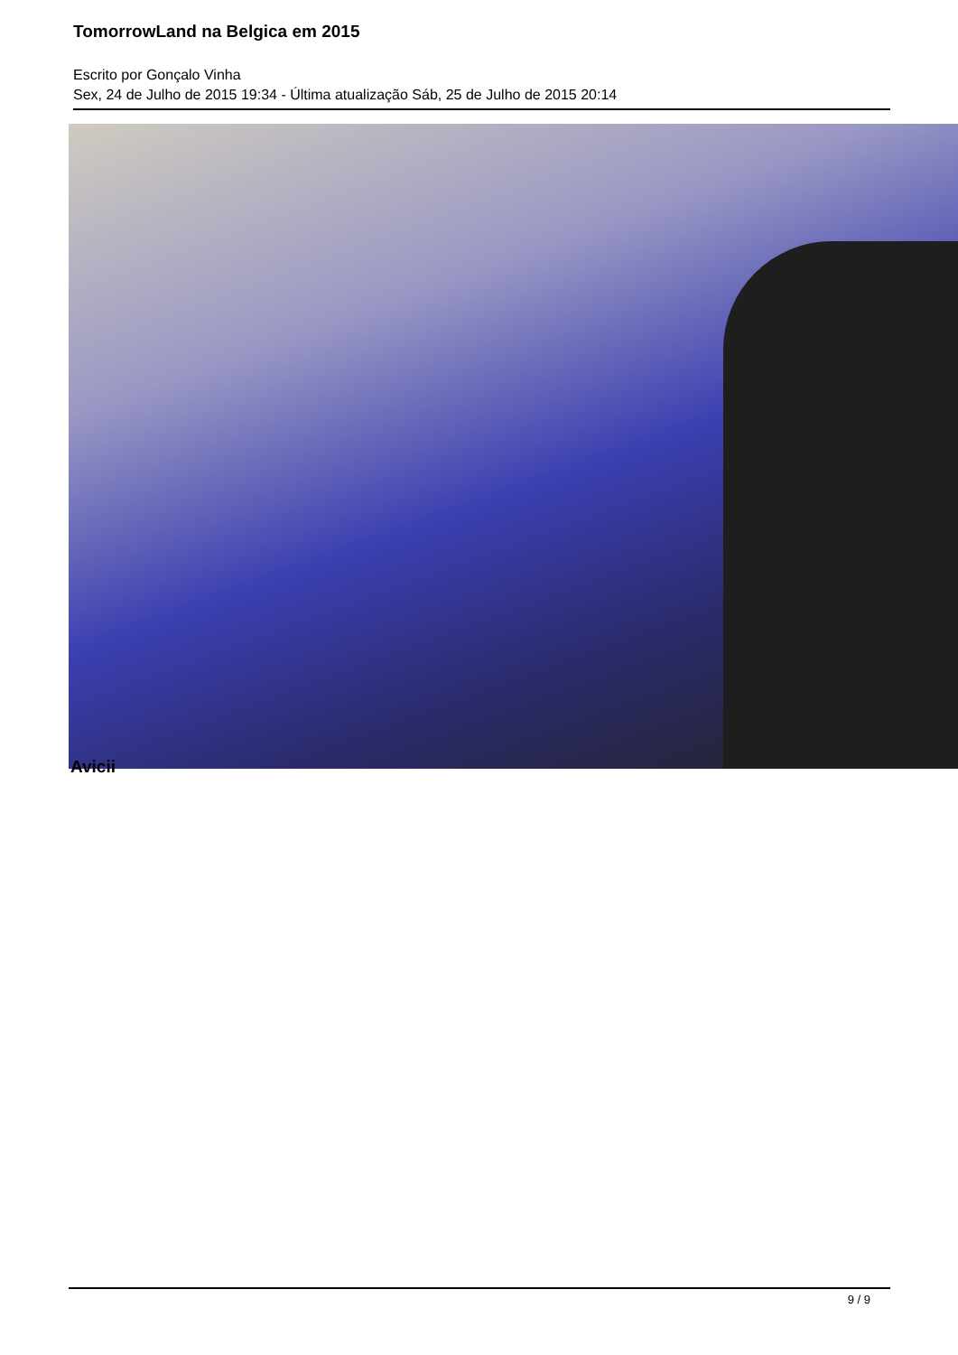TomorrowLand na Belgica em 2015
Escrito por Gonçalo Vinha
Sex, 24 de Julho de 2015 19:34 - Última atualização Sáb, 25 de Julho de 2015 20:14
Avicii
9 / 9